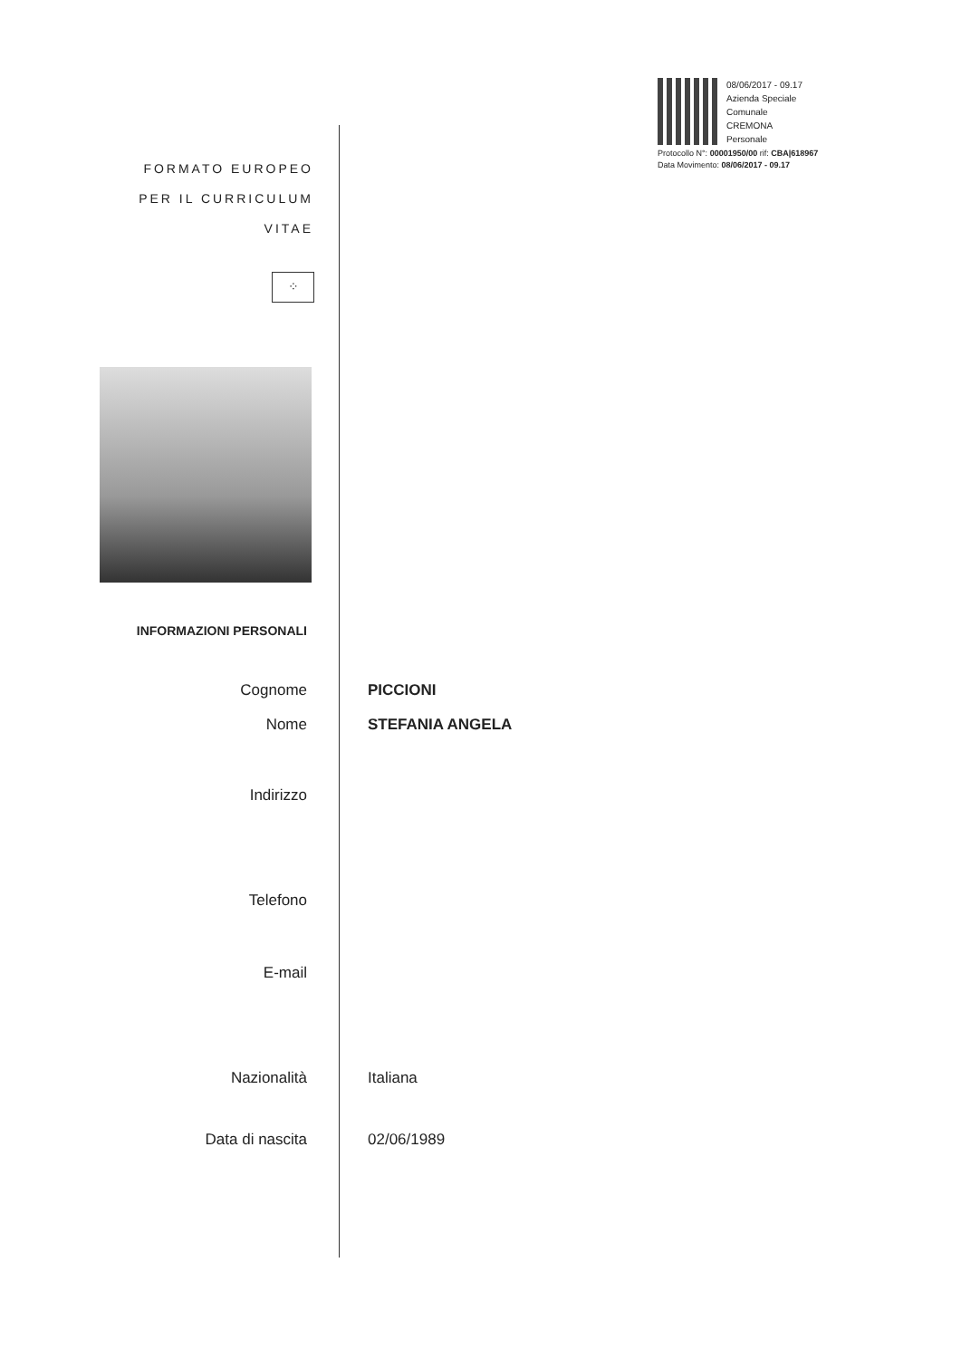08/06/2017 - 09.17
Azienda Speciale Comunale
CREMONA
Personale
Protocollo N°: 00001950/00 rif: CBA|618967
Data Movimento: 08/06/2017 - 09.17
FORMATO EUROPEO
PER IL CURRICULUM
VITAE
⁘
INFORMAZIONI PERSONALI
Cognome PICCIONI
Nome STEFANIA ANGELA
Indirizzo
Telefono
E-mail
Nazionalità Italiana
Data di nascita 02/06/1989